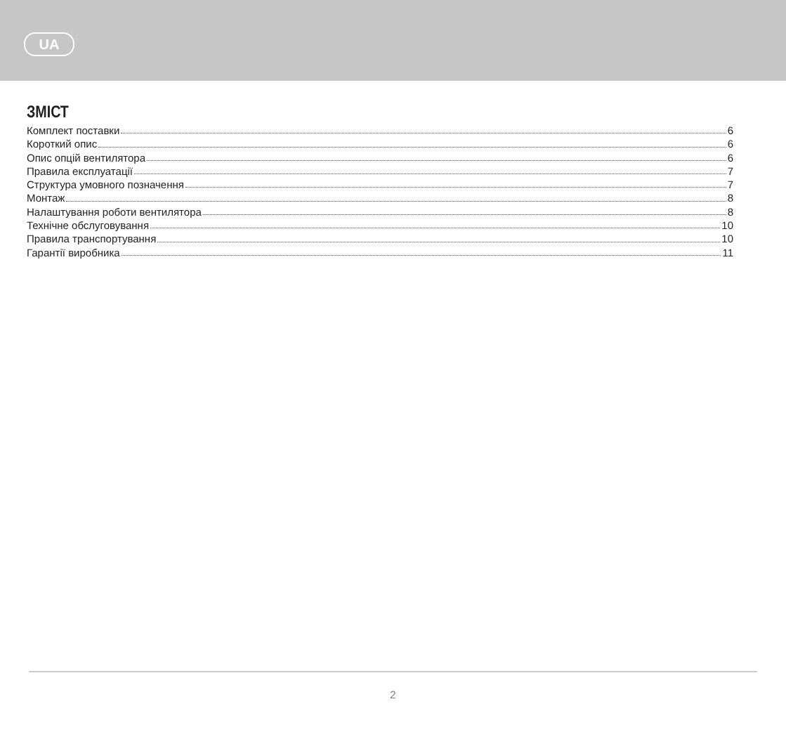UA
ЗМІСТ
Комплект поставки 6
Короткий опис 6
Опис опцій вентилятора 6
Правила експлуатації 7
Структура умовного позначення 7
Монтаж 8
Налаштування роботи вентилятора 8
Технічне обслуговування 10
Правила транспортування 10
Гарантії виробника 11
2